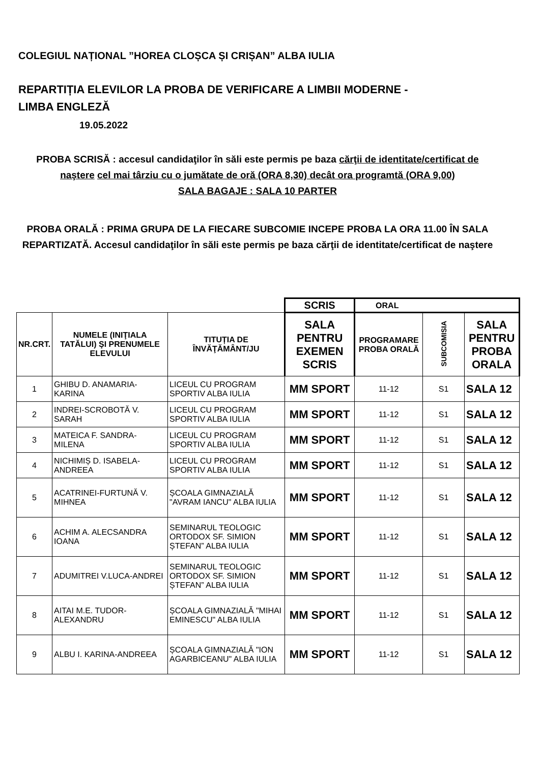COLEGIUL NAȚIONAL ”HOREA CLOȘCA ȘI CRIȘAN” ALBA IULIA
REPARTIȚIA ELEVILOR LA PROBA DE VERIFICARE A LIMBII MODERNE -
LIMBA ENGLEZĂ
19.05.2022
PROBA SCRISĂ : accesul candidaţilor în săli este permis pe baza cărţii de identitate/certificat de naştere cel mai târziu cu o jumătate de oră (ORA 8,30) decât ora programtă (ORA 9,00)
SALA BAGAJE : SALA 10 PARTER
PROBA ORALĂ : PRIMA GRUPA DE LA FIECARE SUBCOMIE INCEPE PROBA LA ORA 11.00 ÎN SALA REPARTIZATĂ. Accesul candidaţilor în săli este permis pe baza cărţii de identitate/certificat de naştere
| | | | SCRIS | ORAL | | |
| NR.CRT. | NUMELE (INIŢIALA TATĂLUI) ŞI PRENUMELE ELEVULUI | TITUȚIA DE ÎNVĂŢĂMÂNT/JU | SALA PENTRU EXEMEN SCRIS | PROGRAMARE PROBA ORALĂ | SUBCOMISIA | SALA PENTRU PROBA ORALA |
| 1 | GHIBU D. ANAMARIA-KARINA | LICEUL CU PROGRAM SPORTIV ALBA IULIA | MM SPORT | 11-12 | S1 | SALA 12 |
| 2 | INDREI-SCROBOTĂ V. SARAH | LICEUL CU PROGRAM SPORTIV ALBA IULIA | MM SPORT | 11-12 | S1 | SALA 12 |
| 3 | MATEICA F. SANDRA-MILENA | LICEUL CU PROGRAM SPORTIV ALBA IULIA | MM SPORT | 11-12 | S1 | SALA 12 |
| 4 | NICHIMIȘ D. ISABELA-ANDREEA | LICEUL CU PROGRAM SPORTIV ALBA IULIA | MM SPORT | 11-12 | S1 | SALA 12 |
| 5 | ACATRINEI-FURTUNĂ V. MIHNEA | ȘCOALA GIMNAZIALĂ "AVRAM IANCU" ALBA IULIA | MM SPORT | 11-12 | S1 | SALA 12 |
| 6 | ACHIM A. ALECSANDRA IOANA | SEMINARUL TEOLOGIC ORTODOX SF. SIMION ȘTEFAN” ALBA IULIA | MM SPORT | 11-12 | S1 | SALA 12 |
| 7 | ADUMITREI V.LUCA-ANDREI | SEMINARUL TEOLOGIC ORTODOX SF. SIMION ȘTEFAN” ALBA IULIA | MM SPORT | 11-12 | S1 | SALA 12 |
| 8 | AITAI M.E. TUDOR-ALEXANDRU | ȘCOALA GIMNAZIALĂ "MIHAI EMINESCU" ALBA IULIA | MM SPORT | 11-12 | S1 | SALA 12 |
| 9 | ALBU I. KARINA-ANDREEA | ȘCOALA GIMNAZIALĂ "ION AGARBICEANU" ALBA IULIA | MM SPORT | 11-12 | S1 | SALA 12 |